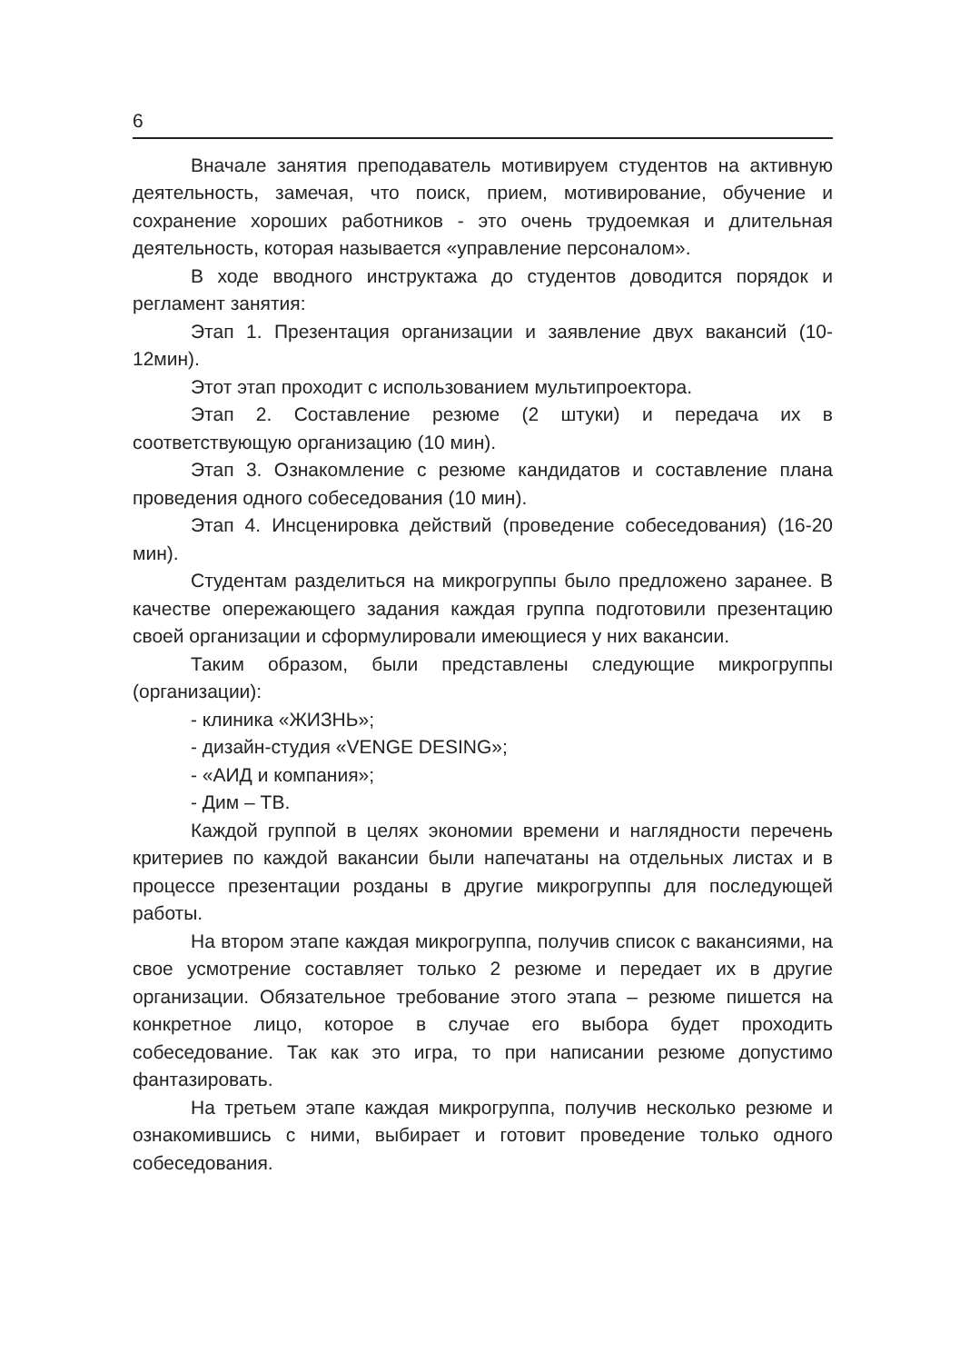6
Вначале занятия преподаватель мотивируем студентов на активную деятельность, замечая, что поиск, прием, мотивирование, обучение и сохранение хороших работников - это очень трудоемкая и длительная деятельность, которая называется «управление персоналом».
В ходе вводного инструктажа до студентов доводится порядок и регламент занятия:
Этап 1. Презентация организации и заявление двух вакансий (10-12мин).
Этот этап проходит с использованием мультипроектора.
Этап 2. Составление резюме (2 штуки) и передача их в соответствующую организацию (10 мин).
Этап 3. Ознакомление с резюме кандидатов и составление плана проведения одного собеседования (10 мин).
Этап 4. Инсценировка действий (проведение собеседования) (16-20 мин).
Студентам разделиться на микрогруппы было предложено заранее. В качестве опережающего задания каждая группа подготовили презентацию своей организации и сформулировали имеющиеся у них вакансии.
Таким образом, были представлены следующие микрогруппы (организации):
- клиника «ЖИЗНЬ»;
- дизайн-студия «VENGE DESING»;
- «АИД и компания»;
- Дим – ТВ.
Каждой группой в целях экономии времени и наглядности перечень критериев по каждой вакансии были напечатаны на отдельных листах и в процессе презентации розданы в другие микрогруппы для последующей работы.
На втором этапе каждая микрогруппа, получив список с вакансиями, на свое усмотрение составляет только 2 резюме и передает их в другие организации. Обязательное требование этого этапа – резюме пишется на конкретное лицо, которое в случае его выбора будет проходить собеседование. Так как это игра, то при написании резюме допустимо фантазировать.
На третьем этапе каждая микрогруппа, получив несколько резюме и ознакомившись с ними, выбирает и готовит проведение только одного собеседования.